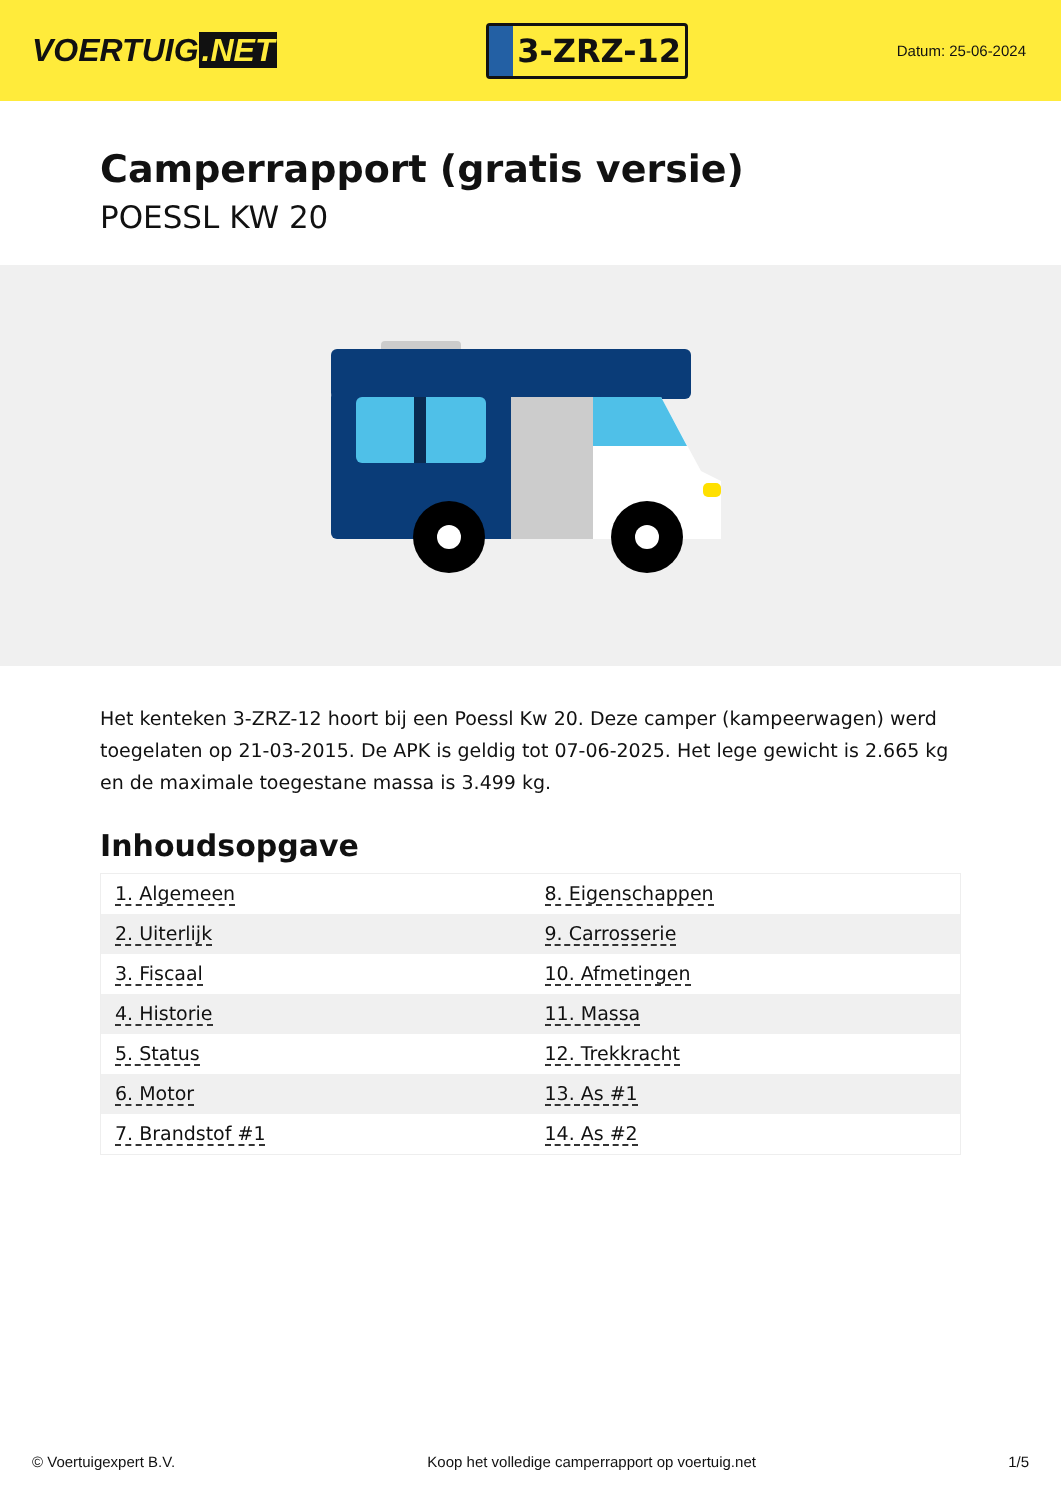VOERTUIG.NET
3-ZRZ-12
Datum: 25-06-2024
Camperrapport (gratis versie)
POESSL KW 20
Het kenteken 3-ZRZ-12 hoort bij een Poessl Kw 20. Deze camper (kampeerwagen) werd toegelaten op 21-03-2015. De APK is geldig tot 07-06-2025. Het lege gewicht is 2.665 kg en de maximale toegestane massa is 3.499 kg.
Inhoudsopgave
| 1. Algemeen | 8. Eigenschappen |
| 2. Uiterlijk | 9. Carrosserie |
| 3. Fiscaal | 10. Afmetingen |
| 4. Historie | 11. Massa |
| 5. Status | 12. Trekkracht |
| 6. Motor | 13. As #1 |
| 7. Brandstof #1 | 14. As #2 |
© Voertuigexpert B.V. Koop het volledige camperrapport op voertuig.net 1/5